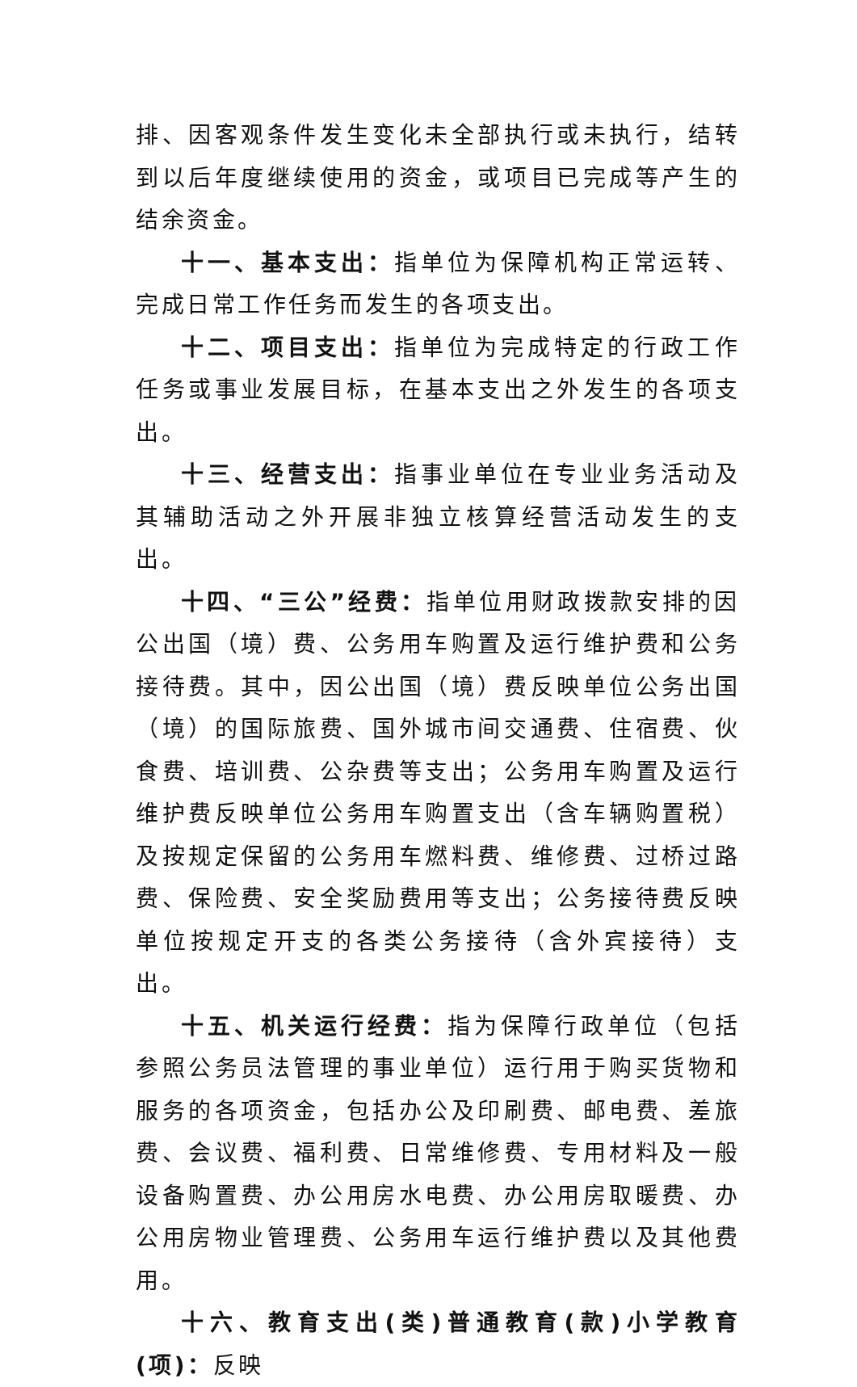排、因客观条件发生变化未全部执行或未执行，结转到以后年度继续使用的资金，或项目已完成等产生的结余资金。
十一、基本支出：指单位为保障机构正常运转、完成日常工作任务而发生的各项支出。
十二、项目支出：指单位为完成特定的行政工作任务或事业发展目标，在基本支出之外发生的各项支出。
十三、经营支出：指事业单位在专业业务活动及其辅助活动之外开展非独立核算经营活动发生的支出。
十四、“三公”经费：指单位用财政拨款安排的因公出国（境）费、公务用车购置及运行维护费和公务接待费。其中，因公出国（境）费反映单位公务出国（境）的国际旅费、国外城市间交通费、住宿费、伙食费、培训费、公杂费等支出；公务用车购置及运行维护费反映单位公务用车购置支出（含车辆购置税）及按规定保留的公务用车燃料费、维修费、过桥过路费、保险费、安全奖励费用等支出；公务接待费反映单位按规定开支的各类公务接待（含外宾接待）支出。
十五、机关运行经费：指为保障行政单位（包括参照公务员法管理的事业单位）运行用于购买货物和服务的各项资金，包括办公及印刷费、邮电费、差旅费、会议费、福利费、日常维修费、专用材料及一般设备购置费、办公用房水电费、办公用房取暖费、办公用房物业管理费、公务用车运行维护费以及其他费用。
十六、教育支出(类)普通教育(款)小学教育(项)：反映